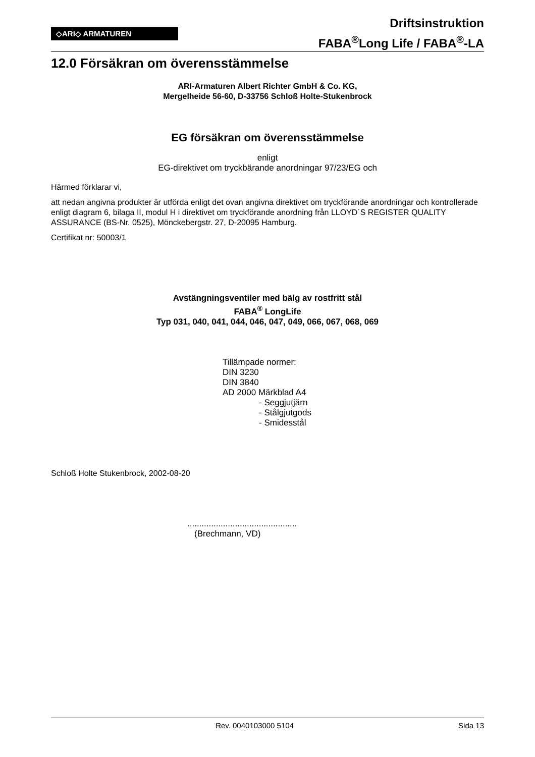◇ARI◇ ARMATUREN
Driftsinstruktion
FABA<sup>®</sup>Long Life / FABA<sup>®</sup>-LA
12.0 Försäkran om överensstämmelse
ARI-Armaturen Albert Richter GmbH & Co. KG,
Mergelheide 56-60, D-33756 Schloß Holte-Stukenbrock
EG försäkran om överensstämmelse
enligt
EG-direktivet om tryckbärande anordningar 97/23/EG och
Härmed förklarar vi,
att nedan angivna produkter är utförda enligt det ovan angivna direktivet om tryckförande anordningar och kontrollerade enligt diagram 6, bilaga II, modul H i direktivet om tryckförande anordning från LLOYD´S REGISTER QUALITY ASSURANCE (BS-Nr. 0525), Mönckebergstr. 27, D-20095 Hamburg.
Certifikat nr: 50003/1
Avstängningsventiler med bälg av rostfritt stål
FABA<sup>®</sup> LongLife
Typ 031, 040, 041, 044, 046, 047, 049, 066, 067, 068, 069
Tillämpade normer:
DIN 3230
DIN 3840
AD 2000 Märkblad A4
- Seggjutjärn
- Stålgjutgods
- Smidesstål
Schloß Holte Stukenbrock, 2002-08-20
..............................................
(Brechmann, VD)
Rev. 0040103000 5104 Sida 13